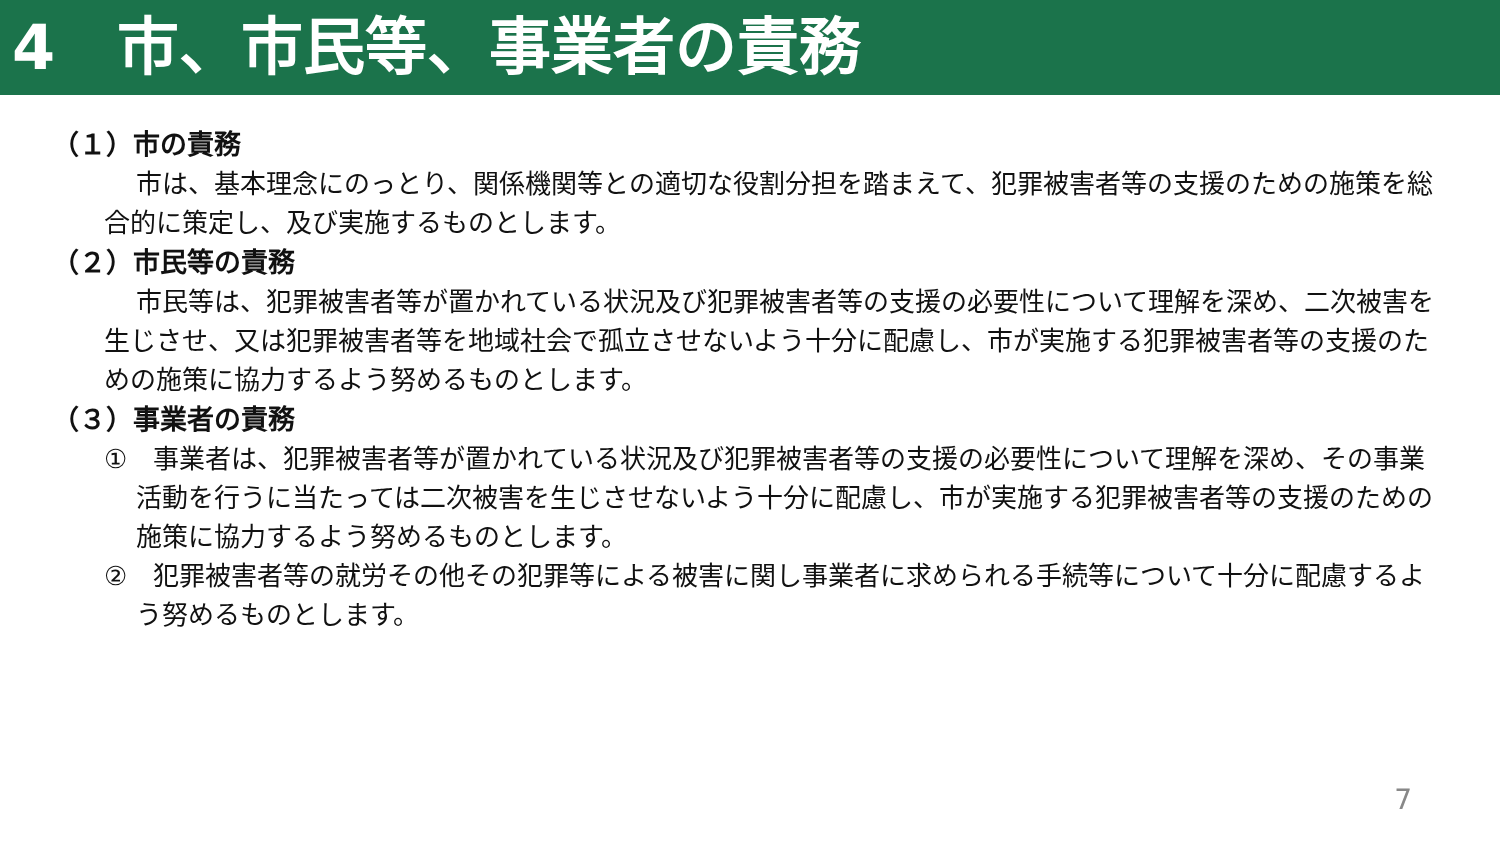4　市、市民等、事業者の責務
（１）市の責務
市は、基本理念にのっとり、関係機関等との適切な役割分担を踏まえて、犯罪被害者等の支援のための施策を総合的に策定し、及び実施するものとします。
（２）市民等の責務
市民等は、犯罪被害者等が置かれている状況及び犯罪被害者等の支援の必要性について理解を深め、二次被害を生じさせ、又は犯罪被害者等を地域社会で孤立させないよう十分に配慮し、市が実施する犯罪被害者等の支援のための施策に協力するよう努めるものとします。
（３）事業者の責務
①　事業者は、犯罪被害者等が置かれている状況及び犯罪被害者等の支援の必要性について理解を深め、その事業活動を行うに当たっては二次被害を生じさせないよう十分に配慮し、市が実施する犯罪被害者等の支援のための施策に協力するよう努めるものとします。
②　犯罪被害者等の就労その他その犯罪等による被害に関し事業者に求められる手続等について十分に配慮するよう努めるものとします。
7